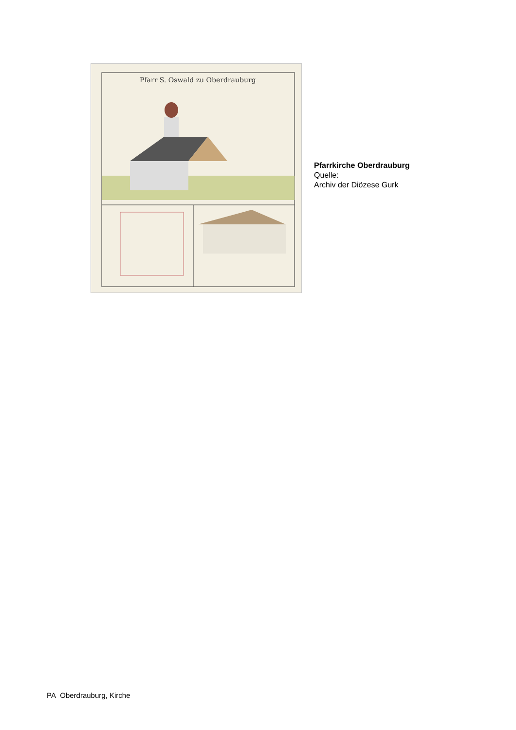Pfarr S. Oswald zu Oberdrauburg
Pfarrkirche Oberdrauburg
Quelle:
Archiv der Diözese Gurk
PA Oberdrauburg, Kirche